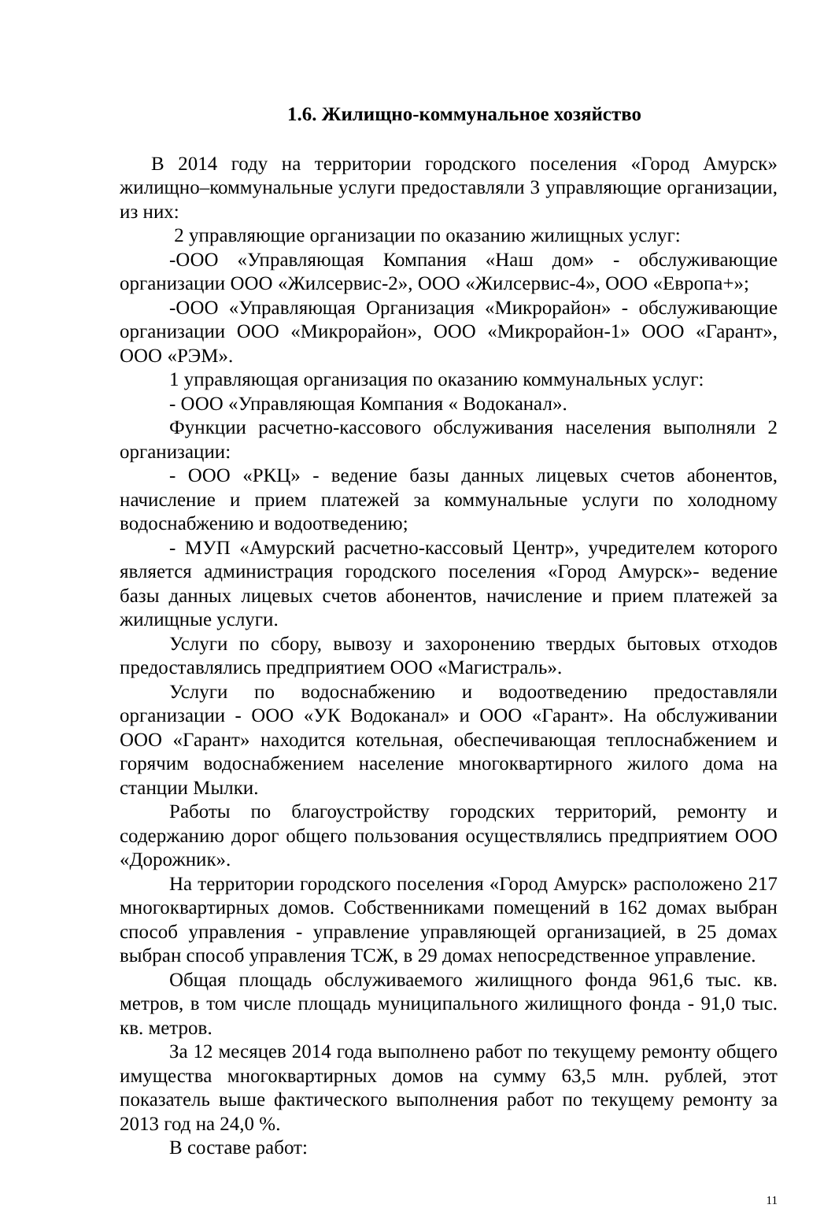1.6. Жилищно-коммунальное хозяйство
В 2014 году на территории городского поселения «Город Амурск» жилищно–коммунальные услуги предоставляли 3 управляющие организации, из них:
2 управляющие организации по оказанию жилищных услуг:
-ООО «Управляющая Компания «Наш дом» - обслуживающие организации ООО «Жилсервис-2», ООО «Жилсервис-4», ООО «Европа+»;
-ООО «Управляющая Организация «Микрорайон» - обслуживающие организации ООО «Микрорайон», ООО «Микрорайон-1» ООО «Гарант», ООО «РЭМ».
1 управляющая организация по оказанию коммунальных услуг:
- ООО «Управляющая Компания « Водоканал».
Функции расчетно-кассового обслуживания населения выполняли 2 организации:
- ООО «РКЦ» - ведение базы данных лицевых счетов абонентов, начисление и прием платежей за коммунальные услуги по холодному водоснабжению и водоотведению;
- МУП «Амурский расчетно-кассовый Центр», учредителем которого является администрация городского поселения «Город Амурск»- ведение базы данных лицевых счетов абонентов, начисление и прием платежей за жилищные услуги.
Услуги по сбору, вывозу и захоронению твердых бытовых отходов предоставлялись предприятием ООО «Магистраль».
Услуги по водоснабжению и водоотведению предоставляли организации - ООО «УК Водоканал» и ООО «Гарант». На обслуживании ООО «Гарант» находится котельная, обеспечивающая теплоснабжением и горячим водоснабжением население многоквартирного жилого дома на станции Мылки.
Работы по благоустройству городских территорий, ремонту и содержанию дорог общего пользования осуществлялись предприятием ООО «Дорожник».
На территории городского поселения «Город Амурск» расположено 217 многоквартирных домов. Собственниками помещений в 162 домах выбран способ управления - управление управляющей организацией, в 25 домах выбран способ управления ТСЖ, в 29 домах непосредственное управление.
Общая площадь обслуживаемого жилищного фонда 961,6 тыс. кв. метров, в том числе площадь муниципального жилищного фонда - 91,0 тыс. кв. метров.
За 12 месяцев 2014 года выполнено работ по текущему ремонту общего имущества многоквартирных домов на сумму 63,5 млн. рублей, этот показатель выше фактического выполнения работ по текущему ремонту за 2013 год на 24,0 %.
В составе работ:
11